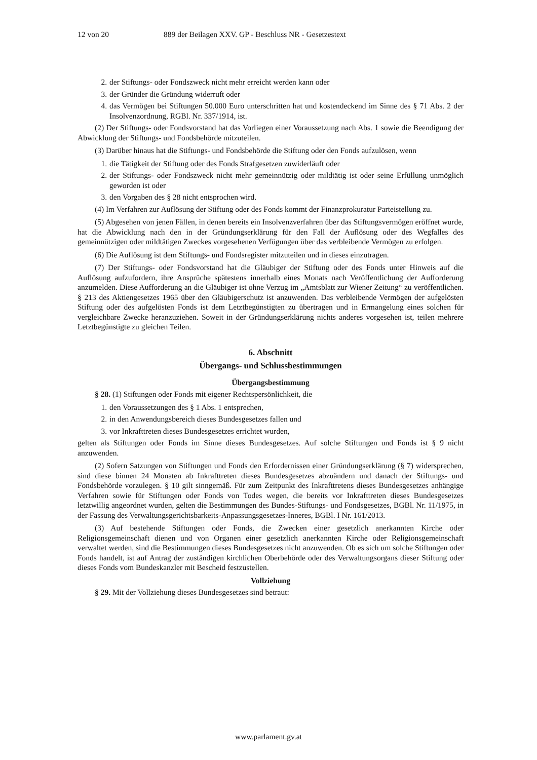12 von 20 889 der Beilagen XXV. GP - Beschluss NR - Gesetzestext
2. der Stiftungs- oder Fondszweck nicht mehr erreicht werden kann oder
3. der Gründer die Gründung widerruft oder
4. das Vermögen bei Stiftungen 50.000 Euro unterschritten hat und kostendeckend im Sinne des § 71 Abs. 2 der Insolvenzordnung, RGBl. Nr. 337/1914, ist.
(2) Der Stiftungs- oder Fondsvorstand hat das Vorliegen einer Voraussetzung nach Abs. 1 sowie die Beendigung der Abwicklung der Stiftungs- und Fondsbehörde mitzuteilen.
(3) Darüber hinaus hat die Stiftungs- und Fondsbehörde die Stiftung oder den Fonds aufzulösen, wenn
1. die Tätigkeit der Stiftung oder des Fonds Strafgesetzen zuwiderläuft oder
2. der Stiftungs- oder Fondszweck nicht mehr gemeinnützig oder mildtätig ist oder seine Erfüllung unmöglich geworden ist oder
3. den Vorgaben des § 28 nicht entsprochen wird.
(4) Im Verfahren zur Auflösung der Stiftung oder des Fonds kommt der Finanzprokuratur Parteistellung zu.
(5) Abgesehen von jenen Fällen, in denen bereits ein Insolvenzverfahren über das Stiftungsvermögen eröffnet wurde, hat die Abwicklung nach den in der Gründungserklärung für den Fall der Auflösung oder des Wegfalles des gemeinnützigen oder mildtätigen Zweckes vorgesehenen Verfügungen über das verbleibende Vermögen zu erfolgen.
(6) Die Auflösung ist dem Stiftungs- und Fondsregister mitzuteilen und in dieses einzutragen.
(7) Der Stiftungs- oder Fondsvorstand hat die Gläubiger der Stiftung oder des Fonds unter Hinweis auf die Auflösung aufzufordern, ihre Ansprüche spätestens innerhalb eines Monats nach Veröffentlichung der Aufforderung anzumelden. Diese Aufforderung an die Gläubiger ist ohne Verzug im „Amtsblatt zur Wiener Zeitung“ zu veröffentlichen. § 213 des Aktiengesetzes 1965 über den Gläubigerschutz ist anzuwenden. Das verbleibende Vermögen der aufgelösten Stiftung oder des aufgelösten Fonds ist dem Letztbegünstigten zu übertragen und in Ermangelung eines solchen für vergleichbare Zwecke heranzuziehen. Soweit in der Gründungserklärung nichts anderes vorgesehen ist, teilen mehrere Letztbegünstigte zu gleichen Teilen.
6. Abschnitt
Übergangs- und Schlussbestimmungen
Übergangsbestimmung
§ 28. (1) Stiftungen oder Fonds mit eigener Rechtspersönlichkeit, die
1. den Voraussetzungen des § 1 Abs. 1 entsprechen,
2. in den Anwendungsbereich dieses Bundesgesetzes fallen und
3. vor Inkrafttreten dieses Bundesgesetzes errichtet wurden,
gelten als Stiftungen oder Fonds im Sinne dieses Bundesgesetzes. Auf solche Stiftungen und Fonds ist § 9 nicht anzuwenden.
(2) Sofern Satzungen von Stiftungen und Fonds den Erfordernissen einer Gründungserklärung (§ 7) widersprechen, sind diese binnen 24 Monaten ab Inkrafttreten dieses Bundesgesetzes abzuändern und danach der Stiftungs- und Fondsbehörde vorzulegen. § 10 gilt sinngemäß. Für zum Zeitpunkt des Inkrafttretens dieses Bundesgesetzes anhängige Verfahren sowie für Stiftungen oder Fonds von Todes wegen, die bereits vor Inkrafttreten dieses Bundesgesetzes letztwillig angeordnet wurden, gelten die Bestimmungen des Bundes-Stiftungs- und Fondsgesetzes, BGBl. Nr. 11/1975, in der Fassung des Verwaltungsgerichtsbarkeits-Anpassungsgesetzes-Inneres, BGBl. I Nr. 161/2013.
(3) Auf bestehende Stiftungen oder Fonds, die Zwecken einer gesetzlich anerkannten Kirche oder Religionsgemeinschaft dienen und von Organen einer gesetzlich anerkannten Kirche oder Religionsgemeinschaft verwaltet werden, sind die Bestimmungen dieses Bundesgesetzes nicht anzuwenden. Ob es sich um solche Stiftungen oder Fonds handelt, ist auf Antrag der zuständigen kirchlichen Oberbehörde oder des Verwaltungsorgans dieser Stiftung oder dieses Fonds vom Bundeskanzler mit Bescheid festzustellen.
Vollziehung
§ 29. Mit der Vollziehung dieses Bundesgesetzes sind betraut:
www.parlament.gv.at